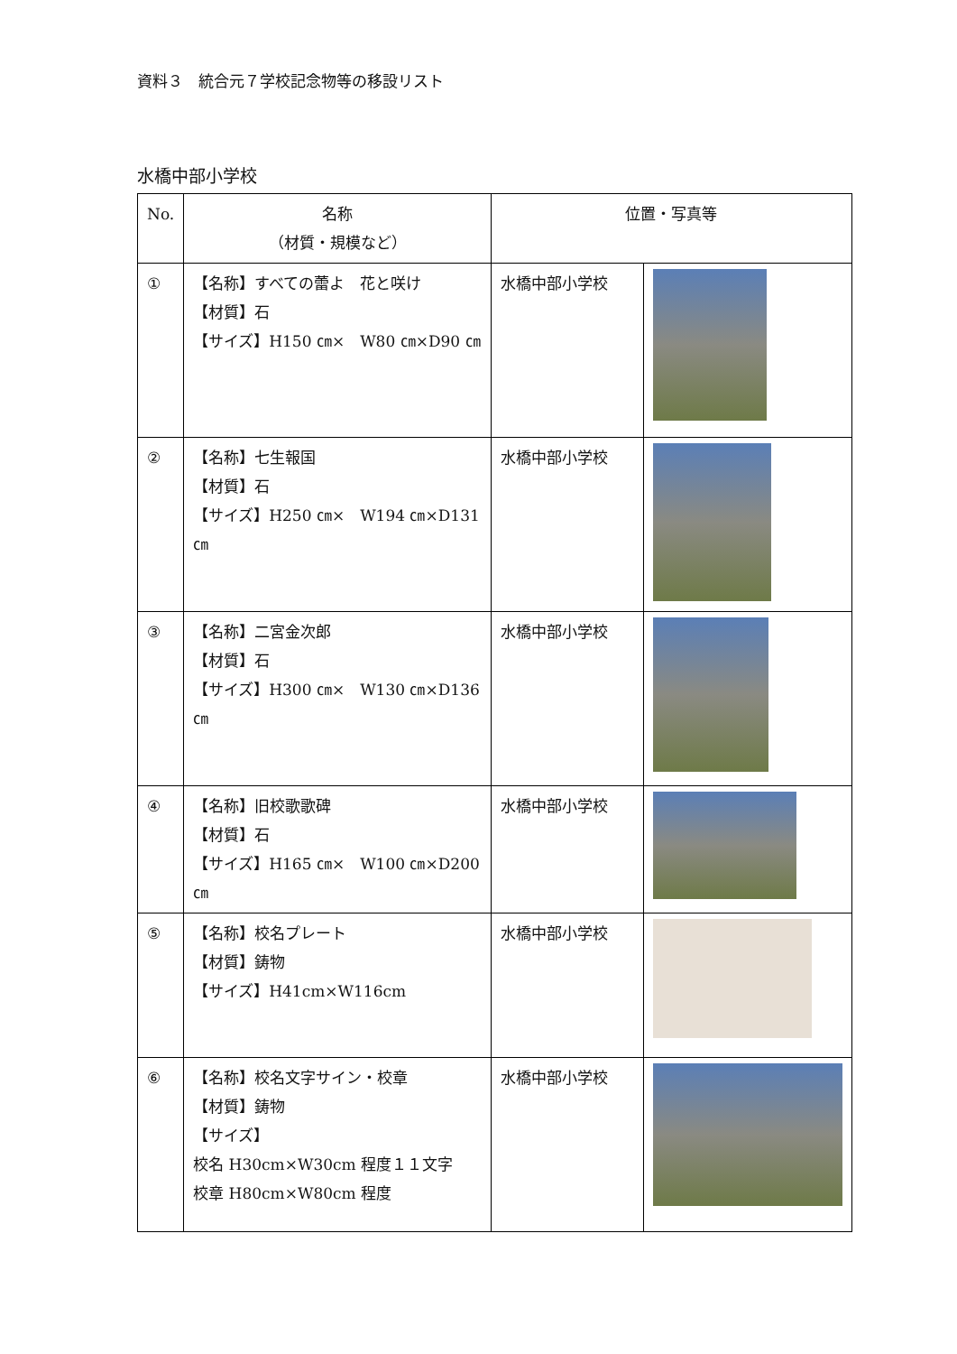資料３　統合元７学校記念物等の移設リスト
水橋中部小学校
| No. | 名称 （材質・規模など） | 位置・写真等 | |
| --- | --- | --- | --- |
| ① | 【名称】すべての蕾よ 花と咲け 【材質】石 【サイズ】H150 ㎝× W80 ㎝×D90 ㎝ | 水橋中部小学校 | |
| ② | 【名称】七生報国 【材質】石 【サイズ】H250 ㎝× W194 ㎝×D131 ㎝ | 水橋中部小学校 | |
| ③ | 【名称】二宮金次郎 【材質】石 【サイズ】H300 ㎝× W130 ㎝×D136 ㎝ | 水橋中部小学校 | |
| ④ | 【名称】旧校歌歌碑 【材質】石 【サイズ】H165 ㎝× W100 ㎝×D200 ㎝ | 水橋中部小学校 | |
| ⑤ | 【名称】校名プレート 【材質】鋳物 【サイズ】H41cm×W116cm | 水橋中部小学校 | |
| ⑥ | 【名称】校名文字サイン・校章 【材質】鋳物 【サイズ】 校名 H30cm×W30cm 程度１１文字 校章 H80cm×W80cm 程度 | 水橋中部小学校 | |